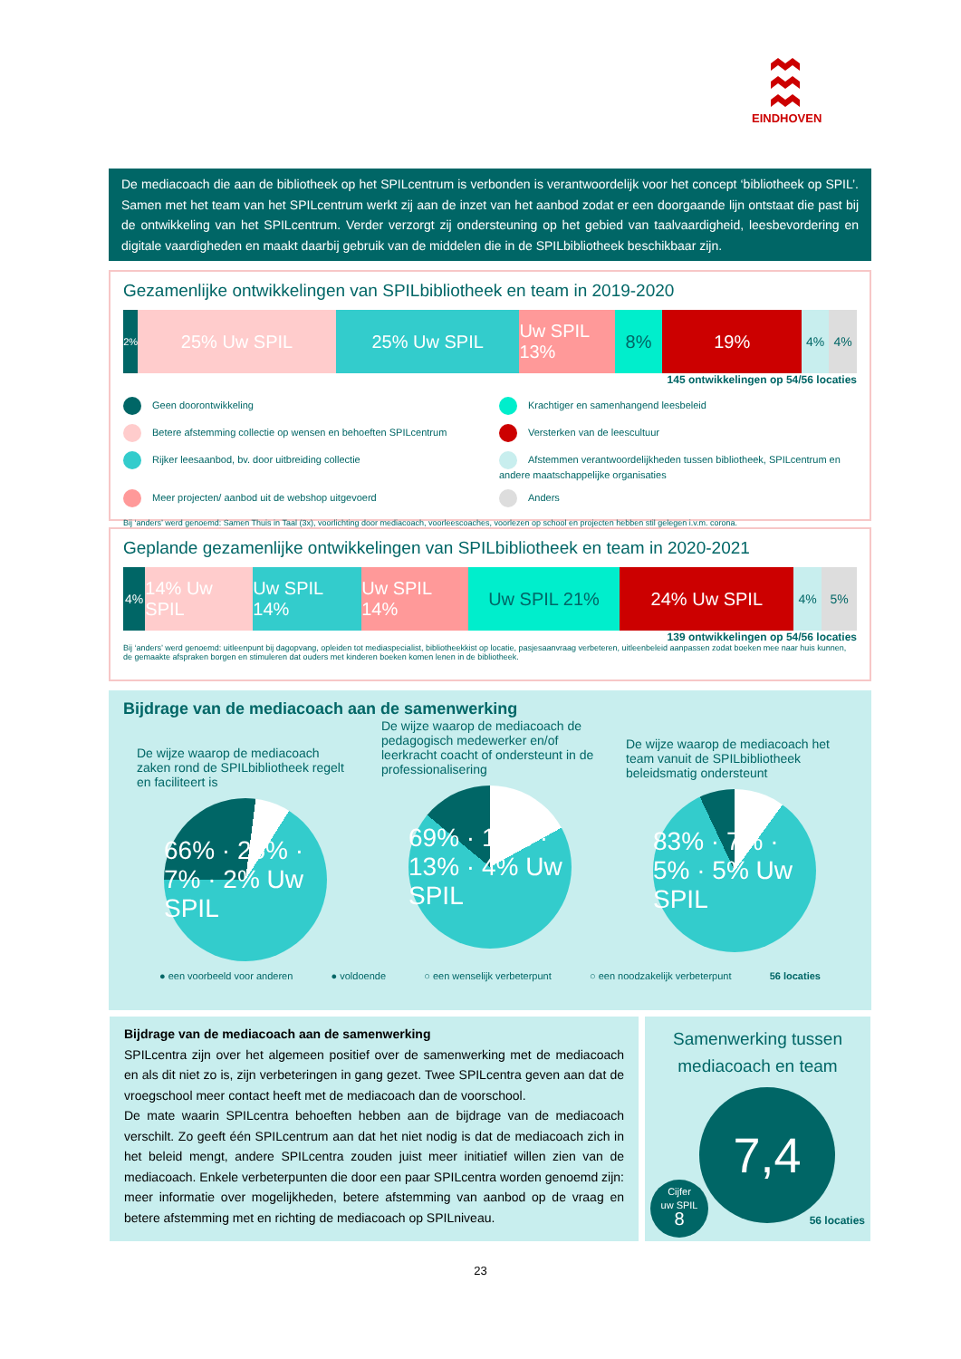EINDHOVEN
De mediacoach die aan de bibliotheek op het SPILcentrum is verbonden is verantwoordelijk voor het concept ‘bibliotheek op SPIL’. Samen met het team van het SPILcentrum werkt zij aan de inzet van het aanbod zodat er een doorgaande lijn ontstaat die past bij de ontwikkeling van het SPILcentrum. Verder verzorgt zij ondersteuning op het gebied van taalvaardigheid, leesbevordering en digitale vaardigheden en maakt daarbij gebruik van de middelen die in de SPILbibliotheek beschikbaar zijn.
Gezamenlijke ontwikkelingen van SPILbibliotheek en team in 2019-2020
2%
25% Uw SPIL 25% Uw SPIL Uw SPIL 13% 8% 19%
4% 4%
145 ontwikkelingen op 54/56 locaties
Geen doorontwikkeling
Krachtiger en samenhangend leesbeleid
Betere afstemming collectie op wensen en behoeften SPILcentrum
Versterken van de leescultuur
Rijker leesaanbod, bv. door uitbreiding collectie
Afstemmen verantwoordelijkheden tussen bibliotheek, SPILcentrum en andere maatschappelijke organisaties
Meer projecten/ aanbod uit de webshop uitgevoerd
Anders
Bij ‘anders’ werd genoemd: Samen Thuis in Taal (3x), voorlichting door mediacoach, voorleescoaches, voorlezen op school en projecten hebben stil gelegen i.v.m. corona.
Geplande gezamenlijke ontwikkelingen van SPILbibliotheek en team in 2020-2021
4%
14% Uw SPIL Uw SPIL 14% Uw SPIL 14% Uw SPIL 21% 24% Uw SPIL
4% 5%
139 ontwikkelingen op 54/56 locaties
Bij ‘anders’ werd genoemd: uitleenpunt bij dagopvang, opleiden tot mediaspecialist, bibliotheekkist op locatie, pasjesaanvraag verbeteren, uitleenbeleid aanpassen zodat boeken mee naar huis kunnen, de gemaakte afspraken borgen en stimuleren dat ouders met kinderen boeken komen lenen in de bibliotheek.
Bijdrage van de mediacoach aan de samenwerking
De wijze waarop de mediacoach zaken rond de SPILbibliotheek regelt en faciliteert is
66% · 25% · 7% · 2% Uw SPIL
De wijze waarop de mediacoach de pedagogisch medewerker en/of leerkracht coacht of ondersteunt in de professionalisering
69% · 14% · 13% · 4% Uw SPIL
De wijze waarop de mediacoach het team vanuit de SPILbibliotheek beleidsmatig ondersteunt
83% · 7% · 5% · 5% Uw SPIL
● een voorbeeld voor anderen ● voldoende ○ een wenselijk verbeterpunt ○ een noodzakelijk verbeterpunt 56 locaties
Bijdrage van de mediacoach aan de samenwerking
SPILcentra zijn over het algemeen positief over de samenwerking met de mediacoach en als dit niet zo is, zijn verbeteringen in gang gezet. Twee SPILcentra geven aan dat de vroegschool meer contact heeft met de mediacoach dan de voorschool.
De mate waarin SPILcentra behoeften hebben aan de bijdrage van de mediacoach verschilt. Zo geeft één SPILcentrum aan dat het niet nodig is dat de mediacoach zich in het beleid mengt, andere SPILcentra zouden juist meer initiatief willen zien van de mediacoach. Enkele verbeterpunten die door een paar SPILcentra worden genoemd zijn: meer informatie over mogelijkheden, betere afstemming van aanbod op de vraag en betere afstemming met en richting de mediacoach op SPILniveau.
Samenwerking tussen mediacoach en team
7,4
Cijfer
uw SPIL
8
56 locaties
23